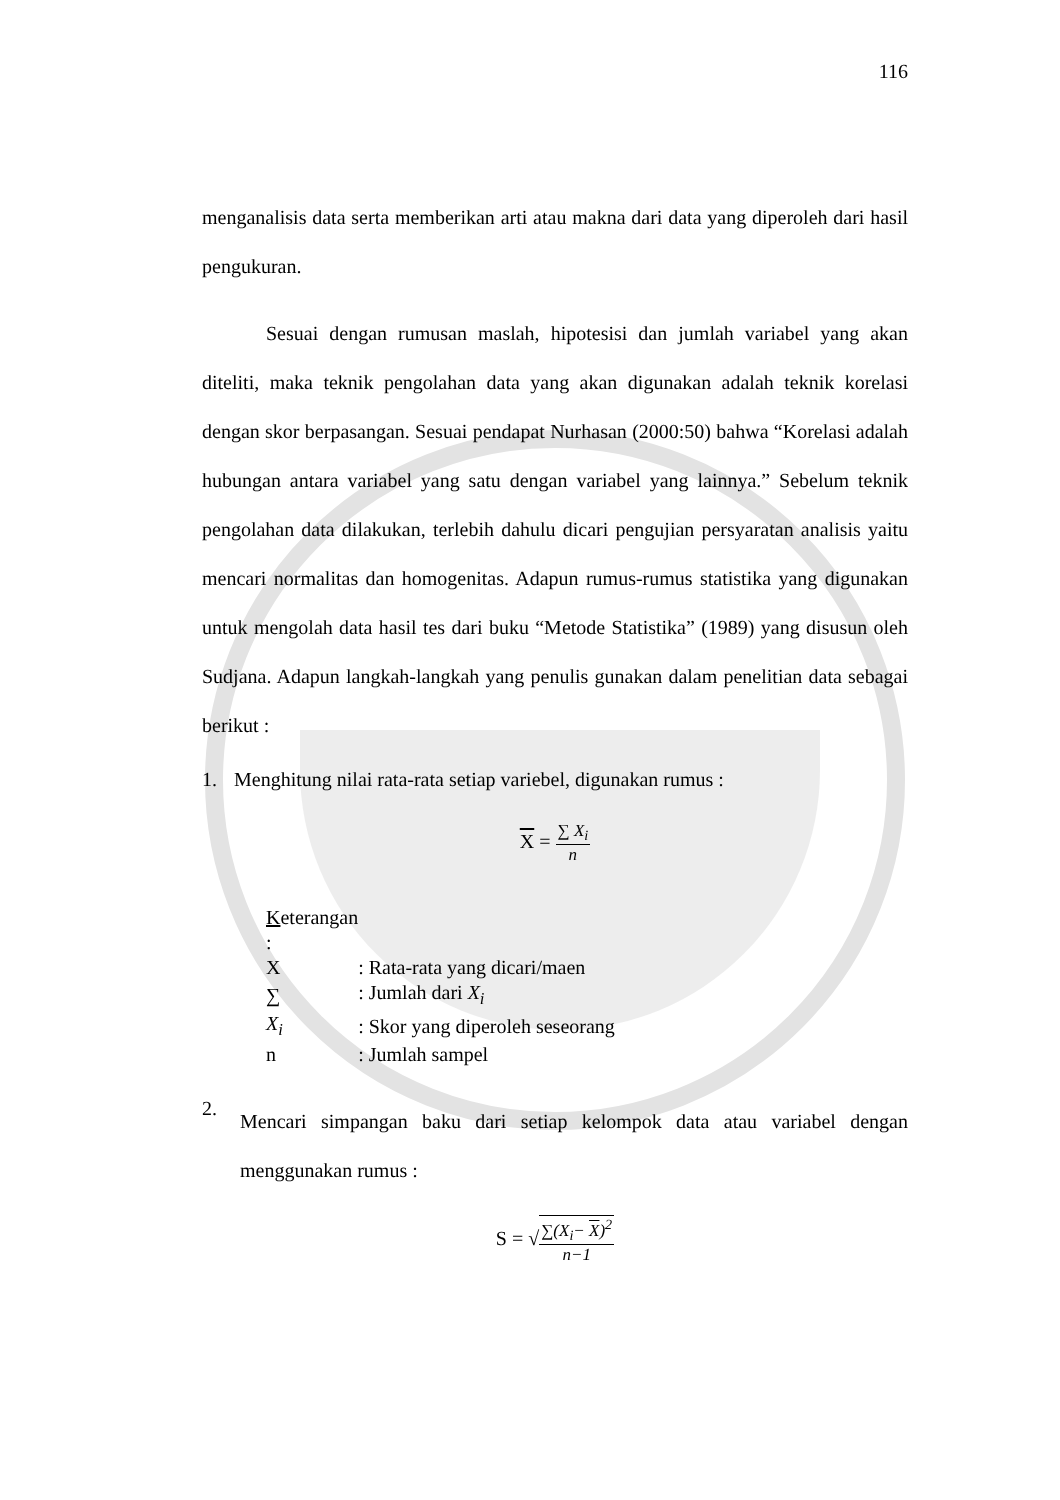116
menganalisis data serta memberikan arti atau makna dari data yang diperoleh dari hasil pengukuran.
Sesuai dengan rumusan maslah, hipotesisi dan jumlah variabel yang akan diteliti, maka teknik pengolahan data yang akan digunakan adalah teknik korelasi dengan skor berpasangan. Sesuai pendapat Nurhasan (2000:50) bahwa “Korelasi adalah hubungan antara variabel yang satu dengan variabel yang lainnya.” Sebelum teknik pengolahan data dilakukan, terlebih dahulu dicari pengujian persyaratan analisis yaitu mencari normalitas dan homogenitas. Adapun rumus-rumus statistika yang digunakan untuk mengolah data hasil tes dari buku “Metode Statistika” (1989) yang disusun oleh Sudjana. Adapun langkah-langkah yang penulis gunakan dalam penelitian data sebagai berikut :
1. Menghitung nilai rata-rata setiap variebel, digunakan rumus :
X =
∑ X<sub>i</sub>
n
| K eterangan : | |
| X | : Rata-rata yang dicari/maen |
| ∑ | : Jumlah dari X<sub>i</sub> |
| X<sub>i</sub> | : Skor yang diperoleh seseorang |
| n | : Jumlah sampel |
2.
Mencari simpangan baku dari setiap kelompok data atau variabel dengan menggunakan rumus :
S = √
∑(X<sub>i</sub>− X)<sup>2</sup>
n−1